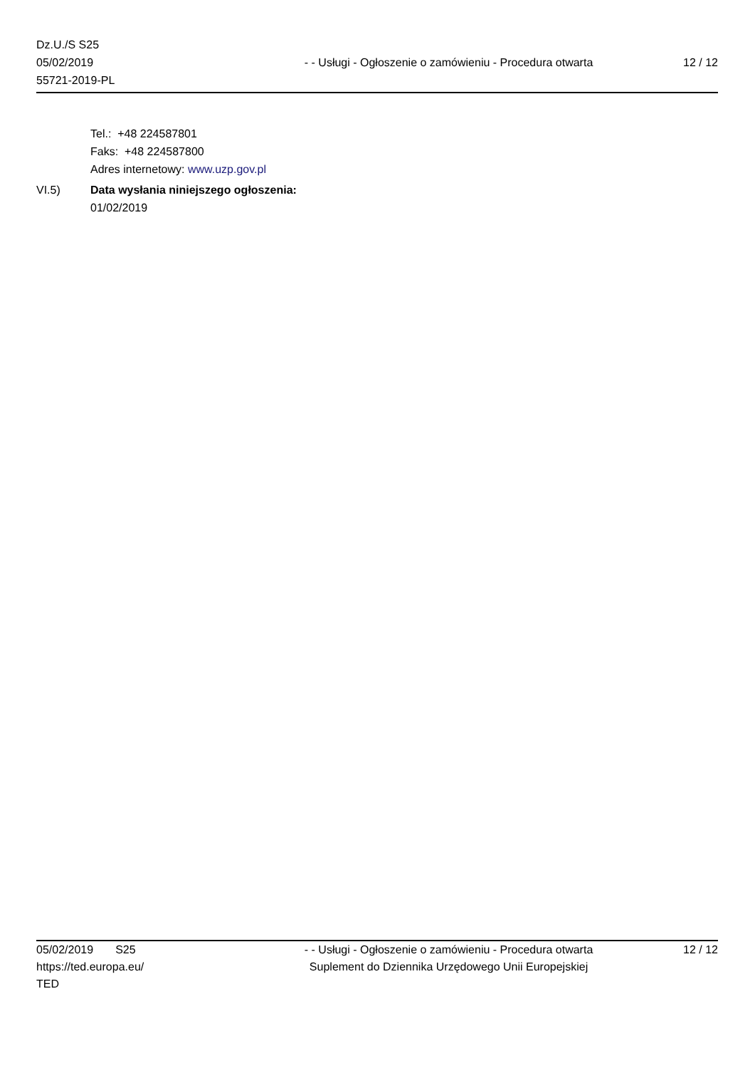Dz.U./S S25
05/02/2019
55721-2019-PL
- - Usługi - Ogłoszenie o zamówieniu - Procedura otwarta
12 / 12
Tel.: +48 224587801
Faks: +48 224587800
Adres internetowy: www.uzp.gov.pl
VI.5) Data wysłania niniejszego ogłoszenia:
01/02/2019
05/02/2019 S25
https://ted.europa.eu/
TED
- - Usługi - Ogłoszenie o zamówieniu - Procedura otwarta
Suplement do Dziennika Urzędowego Unii Europejskiej
12 / 12